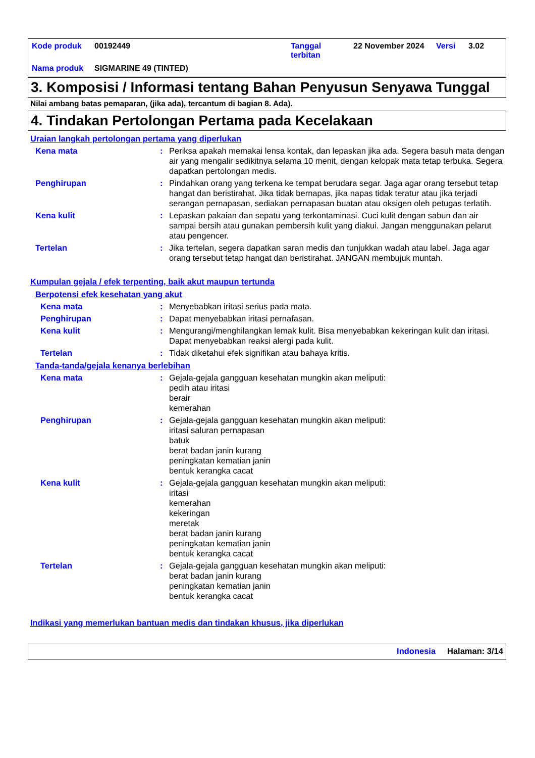| Kode produk | 00192449 | Tanggal terbitan | 22 November 2024 | Versi | 3.02 |
| Nama produk | SIGMARINE 49 (TINTED) | | | | |
3. Komposisi / Informasi tentang Bahan Penyusun Senyawa Tunggal
Nilai ambang batas pemaparan, (jika ada), tercantum di bagian 8. Ada).
4. Tindakan Pertolongan Pertama pada Kecelakaan
Uraian langkah pertolongan pertama yang diperlukan
Kena mata : Periksa apakah memakai lensa kontak, dan lepaskan jika ada. Segera basuh mata dengan air yang mengalir sedikitnya selama 10 menit, dengan kelopak mata tetap terbuka. Segera dapatkan pertolongan medis.
Penghirupan : Pindahkan orang yang terkena ke tempat berudara segar. Jaga agar orang tersebut tetap hangat dan beristirahat. Jika tidak bernapas, jika napas tidak teratur atau jika terjadi serangan pernapasan, sediakan pernapasan buatan atau oksigen oleh petugas terlatih.
Kena kulit : Lepaskan pakaian dan sepatu yang terkontaminasi. Cuci kulit dengan sabun dan air sampai bersih atau gunakan pembersih kulit yang diakui. Jangan menggunakan pelarut atau pengencer.
Tertelan : Jika tertelan, segera dapatkan saran medis dan tunjukkan wadah atau label. Jaga agar orang tersebut tetap hangat dan beristirahat. JANGAN membujuk muntah.
Kumpulan gejala / efek terpenting, baik akut maupun tertunda
Berpotensi efek kesehatan yang akut
Kena mata : Menyebabkan iritasi serius pada mata.
Penghirupan : Dapat menyebabkan iritasi pernafasan.
Kena kulit : Mengurangi/menghilangkan lemak kulit. Bisa menyebabkan kekeringan kulit dan iritasi. Dapat menyebabkan reaksi alergi pada kulit.
Tertelan : Tidak diketahui efek signifikan atau bahaya kritis.
Tanda-tanda/gejala kenanya berlebihan
Kena mata : Gejala-gejala gangguan kesehatan mungkin akan meliputi:
pedih atau iritasi
berair
kemerahan
Penghirupan : Gejala-gejala gangguan kesehatan mungkin akan meliputi:
iritasi saluran pernapasan
batuk
berat badan janin kurang
peningkatan kematian janin
bentuk kerangka cacat
Kena kulit : Gejala-gejala gangguan kesehatan mungkin akan meliputi:
iritasi
kemerahan
kekeringan
meretak
berat badan janin kurang
peningkatan kematian janin
bentuk kerangka cacat
Tertelan : Gejala-gejala gangguan kesehatan mungkin akan meliputi:
berat badan janin kurang
peningkatan kematian janin
bentuk kerangka cacat
Indikasi yang memerlukan bantuan medis dan tindakan khusus, jika diperlukan
Indonesia Halaman: 3/14